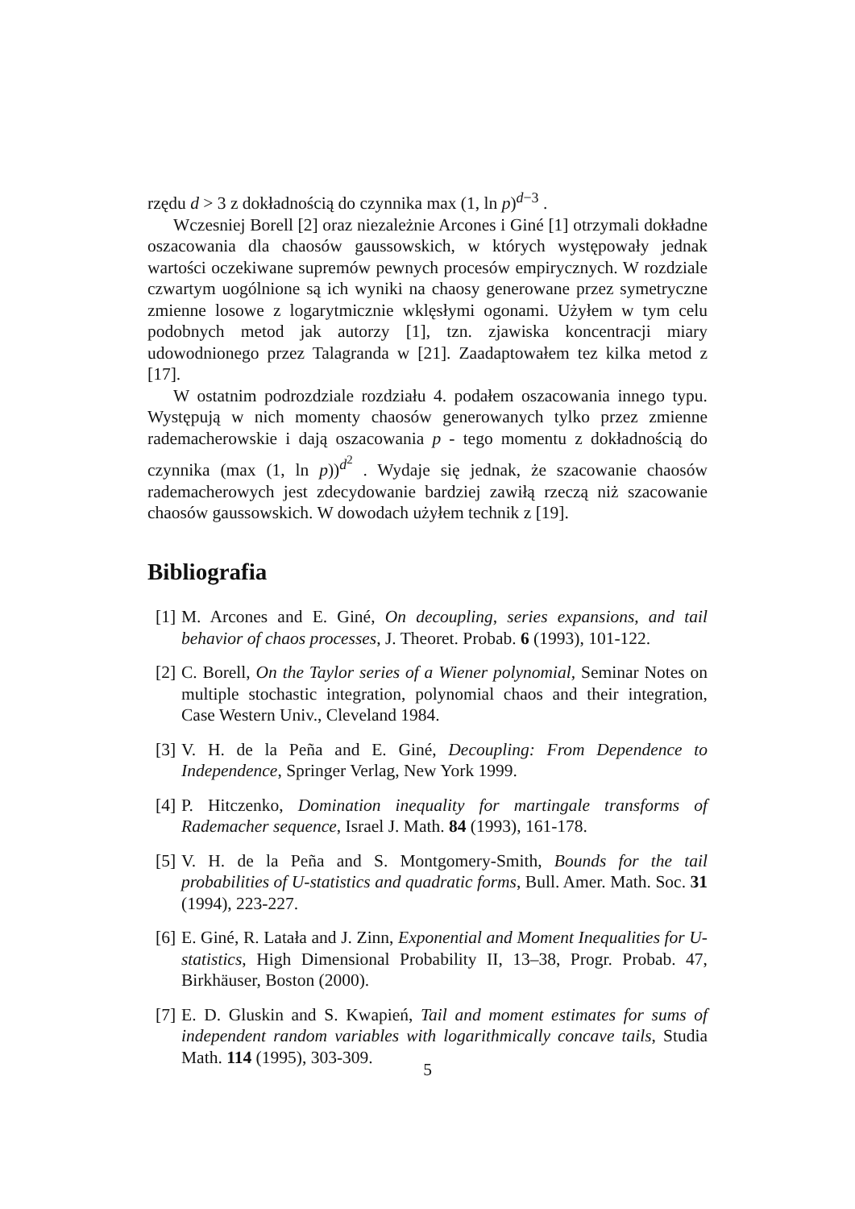rzędu d > 3 z dokładnością do czynnika max (1, ln p)<sup>d−3</sup> .
Wczesniej Borell [2] oraz niezależnie Arcones i Giné [1] otrzymali dokładne oszacowania dla chaosów gaussowskich, w których występowały jednak wartości oczekiwane supremów pewnych procesów empirycznych. W rozdziale czwartym uogólnione są ich wyniki na chaosy generowane przez symetryczne zmienne losowe z logarytmicznie wklęsłymi ogonami. Użyłem w tym celu podobnych metod jak autorzy [1], tzn. zjawiska koncentracji miary udowodnionego przez Talagranda w [21]. Zaadaptowałem tez kilka metod z [17].
W ostatnim podrozdziale rozdziału 4. podałem oszacowania innego typu. Występują w nich momenty chaosów generowanych tylko przez zmienne rademacherowskie i dają oszacowania p - tego momentu z dokładnością do czynnika (max (1, ln p))<sup>d<sup>2</sup></sup> . Wydaje się jednak, że szacowanie chaosów rademacherowych jest zdecydowanie bardziej zawiłą rzeczą niż szacowanie chaosów gaussowskich. W dowodach użyłem technik z [19].
Bibliografia
[1] M. Arcones and E. Giné, On decoupling, series expansions, and tail behavior of chaos processes, J. Theoret. Probab. 6 (1993), 101-122.
[2] C. Borell, On the Taylor series of a Wiener polynomial, Seminar Notes on multiple stochastic integration, polynomial chaos and their integration, Case Western Univ., Cleveland 1984.
[3] V. H. de la Peña and E. Giné, Decoupling: From Dependence to Independence, Springer Verlag, New York 1999.
[4] P. Hitczenko, Domination inequality for martingale transforms of Rademacher sequence, Israel J. Math. 84 (1993), 161-178.
[5] V. H. de la Peña and S. Montgomery-Smith, Bounds for the tail probabilities of U-statistics and quadratic forms, Bull. Amer. Math. Soc. 31 (1994), 223-227.
[6] E. Giné, R. Latała and J. Zinn, Exponential and Moment Inequalities for U-statistics, High Dimensional Probability II, 13–38, Progr. Probab. 47, Birkhäuser, Boston (2000).
[7] E. D. Gluskin and S. Kwapień, Tail and moment estimates for sums of independent random variables with logarithmically concave tails, Studia Math. 114 (1995), 303-309.
5